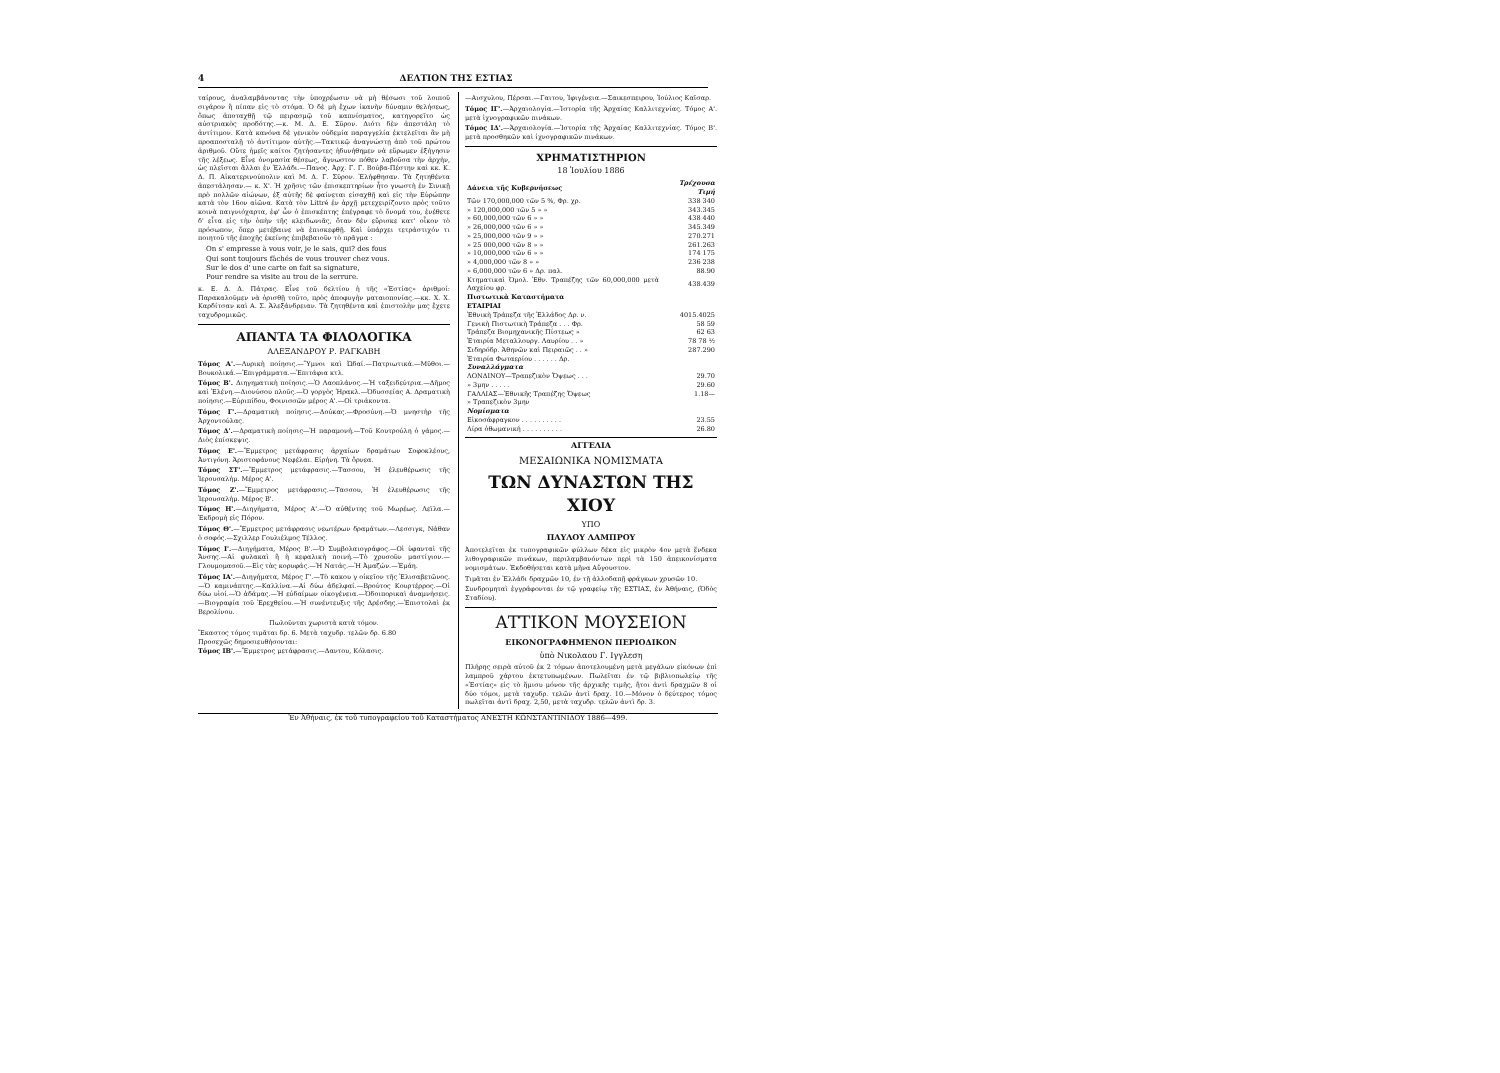4 ΔΕΛΤΙΟΝ ΤΗΣ ΕΣΤΙΑΣ
ταίρους, ἀναλαμβάνοντας τὴν ὑποχρέωσιν νὰ μὴ θέσωσι τοῦ λοιποῦ σιγάρον ἢ πίπαν εἰς τὸ στόμα. Ὁ δὲ μὴ ἔχων ἱκανὴν δύναμιν θελήσεως, ὅπως ἀποταχθῇ τῷ πειρασμῷ τοῦ καπνίσματος, κατηγορεῖτο ὡς αὐστριακὸς προδότης.—κ. Μ. Δ. Ε. Σῦρον. Διότι δὲν ἀπεστάλη τὸ ἀντίτιμον. Κατὰ κανόνα δὲ γενικὸν οὐδεμία παραγγελία ἐκτελεῖται ἂν μὴ προαποσταλῇ τὸ ἀντίτιμον αὐτῆς.—Τακτικῷ ἀναγνώστῃ ἀπὸ τοῦ πρώτου ἀριθμοῦ. Οὔτε ἡμεῖς καίτοι ζητήσαντες ἠδυνήθημεν νὰ εὕρωμεν ἐξήγησιν τῆς λέξεως. Εἶνε ὀνομασία θέσεως, ἄγνωστον πόθεν λαβοῦσα τὴν ἀρχήν, ὡς πλεῖσται ἄλλαι ἐν Ἑλλάδι.—Πανος. Ἀρχ. Γ. Γ. Βούβα-Πέστην καὶ κκ. Κ. Δ. Π. Αἰκατερινούπολιν καὶ Μ. Δ. Γ. Σῦρον. Ἐλήφθησαν. Τὰ ζητηθέντα ἀπεστάλησαν.— κ. Χ'. Ἡ χρῆσις τῶν ἐπισκεπτηρίων ἦτο γνωστὴ ἐν Σινικῇ πρὸ πολλῶν αἰώνων, ἐξ αὐτῆς δὲ φαίνεται εἰσαχθῇ καὶ εἰς τὴν Εὐρώπην κατὰ τὸν 16ον αἰῶνα. Κατὰ τὸν Littré ἐν ἀρχῇ μετεχειρίζοντο πρὸς τοῦτο κοινὰ παιγνιόχαρτα, ἐφ' ὧν ὁ ἐπισκέπτης ἐπέγραφε τὸ ὄνομά του, ἐνέθετε δ' εἶτα εἰς τὴν ὀπὴν τῆς κλειδωνιᾶς, ὅταν δὲν εὕρισκε κατ' οἶκον τὸ πρόσωπον, ὅπερ μετέβαινε νὰ ἐπισκεφθῇ. Καὶ ὑπάρχει τετράστιχόν τι ποιητοῦ τῆς ἐποχῆς ἐκείνης ἐπιβεβαιοῦν τὸ πρᾶγμα :
On s' empresse à vous voir, je le sais, qui? des fous
Qui sont toujours fâchés de vous trouver chez vous.
Sur le dos d' une carte on fait sa signature,
Pour rendre sa visite au trou de la serrure.
κ. Ε. Δ. Δ. Πάτρας. Εἶνε τοῦ δελτίου ἡ τῆς «Ἑστίας» ἀριθμοί: Παρακαλοῦμεν νὰ ὁρισθῇ τοῦτο, πρὸς ἀποφυγὴν ματαιοπονίας.—κκ. Χ. Χ. Καρδίτσαν καὶ Α. Σ. Ἀλεξάνδρειαν. Τὰ ζητηθέντα καὶ ἐπιστολὴν μας ἔχετε ταχυδρομικῶς.
ΑΠΑΝΤΑ ΤΑ ΦΙΛΟΛΟΓΙΚΑ
ΑΛΕΞΑΝΔΡΟΥ Ρ. ΡΑΓΚΑΒΗ
Τόμος Α'.—Λυρικὴ ποίησις.—Ὕμνοι καὶ Ὠδαί.—Πατριωτικά.—Μῦθοι.—Βουκολικά.—Ἐπιγράμματα.—Ἐπιτάφια κτλ.
Τόμος Β'. Διηγηματικὴ ποίησις.—Ὁ Λαοπλάνος.—Ἡ ταξειδεύτρια.—Δῆμος καὶ Ἑλένη.—Διονύσου πλοῦς.—Ὁ γοργὸς Ἡρακλ.—Ὀδυσσείας Α. Δραματικὴ ποίησις.—Εὐριπίδου, Φοινισσῶν μέρος Α'.—Οἱ τριάκοντα.
Τόμος Γ'.—Δραματικὴ ποίησις.—Δούκας.—Φροσύνη.—Ὁ μνηστὴρ τῆς Ἀρχοντούλας.
Τόμος Δ'.—Δραματικὴ ποίησις—Ἡ παραμονή.—Τοῦ Κουτρούλη ὁ γάμος.—Διὸς ἐπίσκεψις.
Τόμος Ε'.—Ἔμμετρος μετάφρασις ἀρχαίων δραμάτων Σοφοκλέους, Ἀντιγόνη. Ἀριστοφάνους Νεφέλαι. Εἰρήνη. Τὰ ὄρνεα.
Τόμος ΣΤ'.—Ἔμμετρος μετάφρασις.—Τασσου, Ἡ ἐλευθέρωσις τῆς Ἱερουσαλήμ. Μέρος Α'.
Τόμος Ζ'.—Ἔμμετρος μετάφρασις.—Τασσου, Ἡ ἐλευθέρωσις τῆς Ἱερουσαλήμ. Μέρος Β'.
Τόμος Η'.—Διηγήματα, Μέρος Α'.—Ὁ αὐθέντης τοῦ Μωρέως. Λεϊλα.—Ἐκδρομὴ εἰς Πόρον.
Τόμος Θ'.—Ἔμμετρος μετάφρασις νεωτέρων δραμάτων.—Λεσσιγκ, Νάθαν ὁ σοφός.—Σχιλλερ Γουλιέλμος Τέλλος.
Τόμος Ι'.—Διηγήματα, Μέρος Β'.—Ὁ Συμβολαιογράφος.—Οἱ ὑφανταὶ τῆς Ἄνσης.—Αἱ φυλακαὶ ἢ ἡ κεφαλικὴ ποινή.—Τὸ χρυσοῦν μαστίγιον.—Γλουμομασοῦ.—Εἰς τὰς κορυφάς.—Ἡ Νατάς.—Ἡ Ἀμαζών.—Ἐμάη.
Τόμος ΙΑ'.—Διηγήματα, Μέρος Γ'.—Τὸ κακου γ οἰκεῖον τῆς Ἐλισαβετῶνος.—Ὁ καμινάπτης.—Καλλίνα.—Αἱ δύω ἀδελφαί.—Βρούτος Κουρτέρρος.—Οἱ δύω υἱοί.—Ὁ ἀδάμας.—Ἡ εὐδαίμων οἰκογένεια.—Ὁδοιπορικαὶ ἀναμνήσεις.—Βιογραφία τοῦ Ἐρεχθείου.—Ἡ συνέντευξις τῆς Δρέσδης.—Ἐπιστολαὶ ἐκ Βερολίνου.
Πωλοῦνται χωριστὰ κατὰ τόμον.
Ἕκαστος τόμος τιμᾶται δρ. 6. Μετὰ ταχυδρ. τελῶν δρ. 6.80
Προσεχῶς δημοσιευθήσονται:
Τόμος ΙΒ'.—Ἔμμετρος μετάφρασις.—Δαντου, Κόλασις.
—Αισχυλου, Πέρσαι.—Γαιτου, Ἰφιγένεια.—Σαικεσπειρου, Ἰούλιος Καῖσαρ.
Τόμος ΙΓ'.—Ἀρχαιολογία.—Ἱστορία τῆς Ἀρχαίας Καλλιτεχνίας. Τόμος Α'. μετὰ ἰχνογραφικῶν πινάκων.
Τόμος ΙΔ'.—Ἀρχαιολογία.—Ἱστορία τῆς Ἀρχαίας Καλλιτεχνίας. Τόμος Β'. μετὰ προσθηκῶν καὶ ἰχνογραφικῶν πινάκων.
ΧΡΗΜΑΤΙΣΤΗΡΙΟΝ
18 Ἰουλίου 1886
| Δάνεια τῆς Κυβερνήσεως | Τρέχουσα Τιμή |
| --- | --- |
| Τῶν 170,000,000 τῶν 5 %, Φρ. χρ. | 338 340 |
| » 120,000,000 τῶν 5 » » | 343.345 |
| » 60,000,000 τῶν 6 » » | 438 440 |
| » 26,000,000 τῶν 6 » » | 345.349 |
| » 25,000,000 τῶν 9 » » | 270.271 |
| » 25 000,000 τῶν 8 » » | 261.263 |
| » 10,000,000 τῶν 6 » » | 174 175 |
| » 4,000,000 τῶν 8 » » | 236 238 |
| » 6,000,000 τῶν 6 » Δρ. παλ. | 88.90 |
| Κτηματικαὶ Ὁμολ. Ἐθν. Τραπέζης τῶν 60,000,000 μετὰ Λαχείου φρ. | 438.439 |
| Πιστωτικὰ Καταστήματα | |
| ΕΤΑΙΡΙΑΙ | |
| Ἐθνικὴ Τράπεζα τῆς Ἑλλάδος Δρ. ν. | 4015.4025 |
| Γενικὴ Πιστωτικὴ Τράπεζα . . . Φρ. | 58 59 |
| Τράπεζα Βιομηχανικῆς Πίστεως » | 62 63 |
| Ἑταιρία Μεταλλουργ. Λαυρίου . . » | 78 78 ½ |
| Σιδηρόδρ. Ἀθηνῶν καὶ Πειραιῶς . . » | 287.290 |
| Ἑταιρία Φωταερίου . . . . . . Δρ. | |
| Συναλλάγματα | |
| ΛΟΝΔΙΝΟΥ—Τραπεζικὸν Ὄψεως . . . | 29.70 |
| » 3μην . . . . . | 29.60 |
| ΓΑΛΛΙΑΣ—Ἐθνικῆς Τραπέζης Ὄψεως | 1.18— |
| » Τραπεζικὸν 3μην | |
| Νομίσματα | |
| Εἰκοσάφραγκον . . . . . . . . . . | 23.55 |
| Λίρα ὀθωμανική . . . . . . . . . . | 26.80 |
ΑΓΓΕΛΙΑ
ΜΕΣΑΙΩΝΙΚΑ ΝΟΜΙΣΜΑΤΑ
ΤΩΝ ΔΥΝΑΣΤΩΝ ΤΗΣ ΧΙΟΥ
ΥΠΟ
ΠΑΥΛΟΥ ΛΑΜΠΡΟΥ
Ἀποτελεῖται ἐκ τυπογραφικῶν φύλλων δέκα εἰς μικρὸν 4ον μετὰ ἕνδεκα λιθογραφικῶν πινάκων, περιλαμβανόντων περὶ τὰ 150 ἀπεικονίσματα νομισμάτων. Ἐκδοθήσεται κατὰ μῆνα Αὔγουστον.
Τιμᾶται ἐν Ἑλλάδι δραχμῶν 10, ἐν τῇ ἀλλοδαπῇ φράγκων χρυσῶν 10.
Συνδρομηταὶ ἐγγράφονται ἐν τῷ γραφείῳ τῆς ΕΣΤΙΑΣ, ἐν Ἀθήναις, (Ὁδὸς Σταδίου).
ΑΤΤΙΚΟΝ ΜΟΥΣΕΙΟΝ
ΕΙΚΟΝΟΓΡΑΦΗΜΕΝΟΝ ΠΕΡΙΟΔΙΚΟΝ
ὑπὸ Νικολαου Γ. Ιγγλεση
Πλήρης σειρὰ αὐτοῦ ἐκ 2 τόμων ἀποτελουμένη μετὰ μεγάλων εἰκόνων ἐπὶ λαμπροῦ χάρτου ἐκτετυπωμένων. Πωλεῖται ἐν τῷ βιβλιοπωλείῳ τῆς «Ἑστίας» εἰς τὸ ἥμισυ μόνον τῆς ἀρχικῆς τιμῆς, ἤτοι ἀντὶ δραχμῶν 8 οἱ δύο τόμοι, μετὰ ταχυδρ. τελῶν ἀντὶ δραχ. 10.—Μόνον ὁ δεύτερος τόμος πωλεῖται ἀντὶ δραχ. 2,50, μετὰ ταχυδρ. τελῶν ἀντὶ δρ. 3.
Ἐν Ἀθήναις, ἐκ τοῦ τυπογραφείου τοῦ Καταστήματος ΑΝΕΣΤΗ ΚΩΝΣΤΑΝΤΙΝΙΔΟΥ 1886—499.